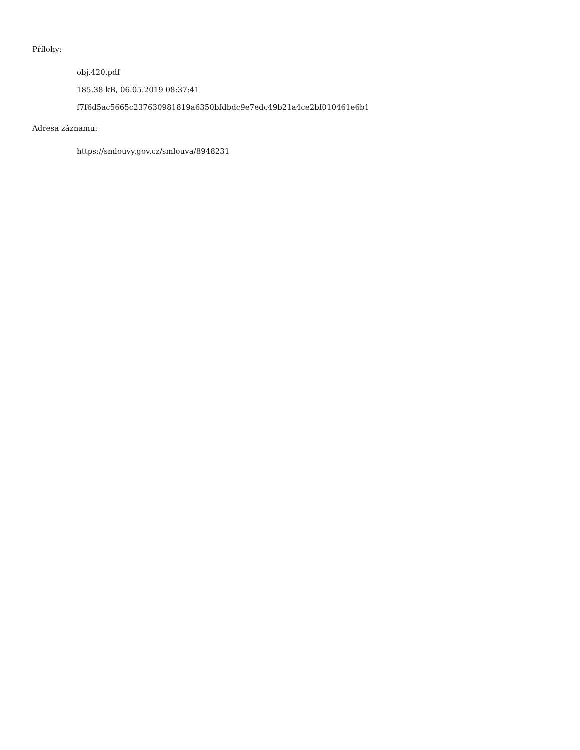Přílohy:
obj.420.pdf
185.38 kB, 06.05.2019 08:37:41
f7f6d5ac5665c237630981819a6350bfdbdc9e7edc49b21a4ce2bf010461e6b1
Adresa záznamu:
https://smlouvy.gov.cz/smlouva/8948231